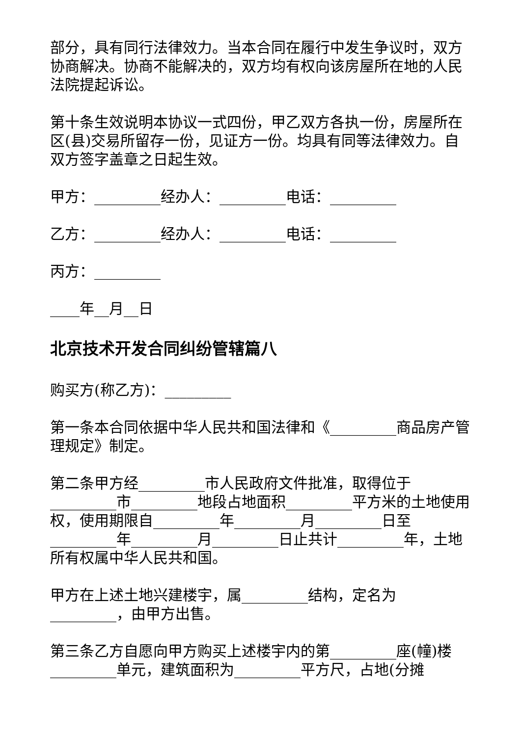部分，具有同行法律效力。当本合同在履行中发生争议时，双方协商解决。协商不能解决的，双方均有权向该房屋所在地的人民法院提起诉讼。
第十条生效说明本协议一式四份，甲乙双方各执一份，房屋所在区(县)交易所留存一份，见证方一份。均具有同等法律效力。自双方签字盖章之日起生效。
甲方：_________经办人：_________电话：_________
乙方：_________经办人：_________电话：_________
丙方：_________
____年__月__日
北京技术开发合同纠纷管辖篇八
购买方(称乙方)：_________
第一条本合同依据中华人民共和国法律和《_________商品房产管理规定》制定。
第二条甲方经_________市人民政府文件批准，取得位于_________市_________地段占地面积_________平方米的土地使用权，使用期限自_________年_________月_________日至_________年_________月_________日止共计_________年，土地所有权属中华人民共和国。
甲方在上述土地兴建楼宇，属_________结构，定名为_________，由甲方出售。
第三条乙方自愿向甲方购买上述楼宇内的第_________座(幢)楼_________单元，建筑面积为_________平方尺，占地(分摊